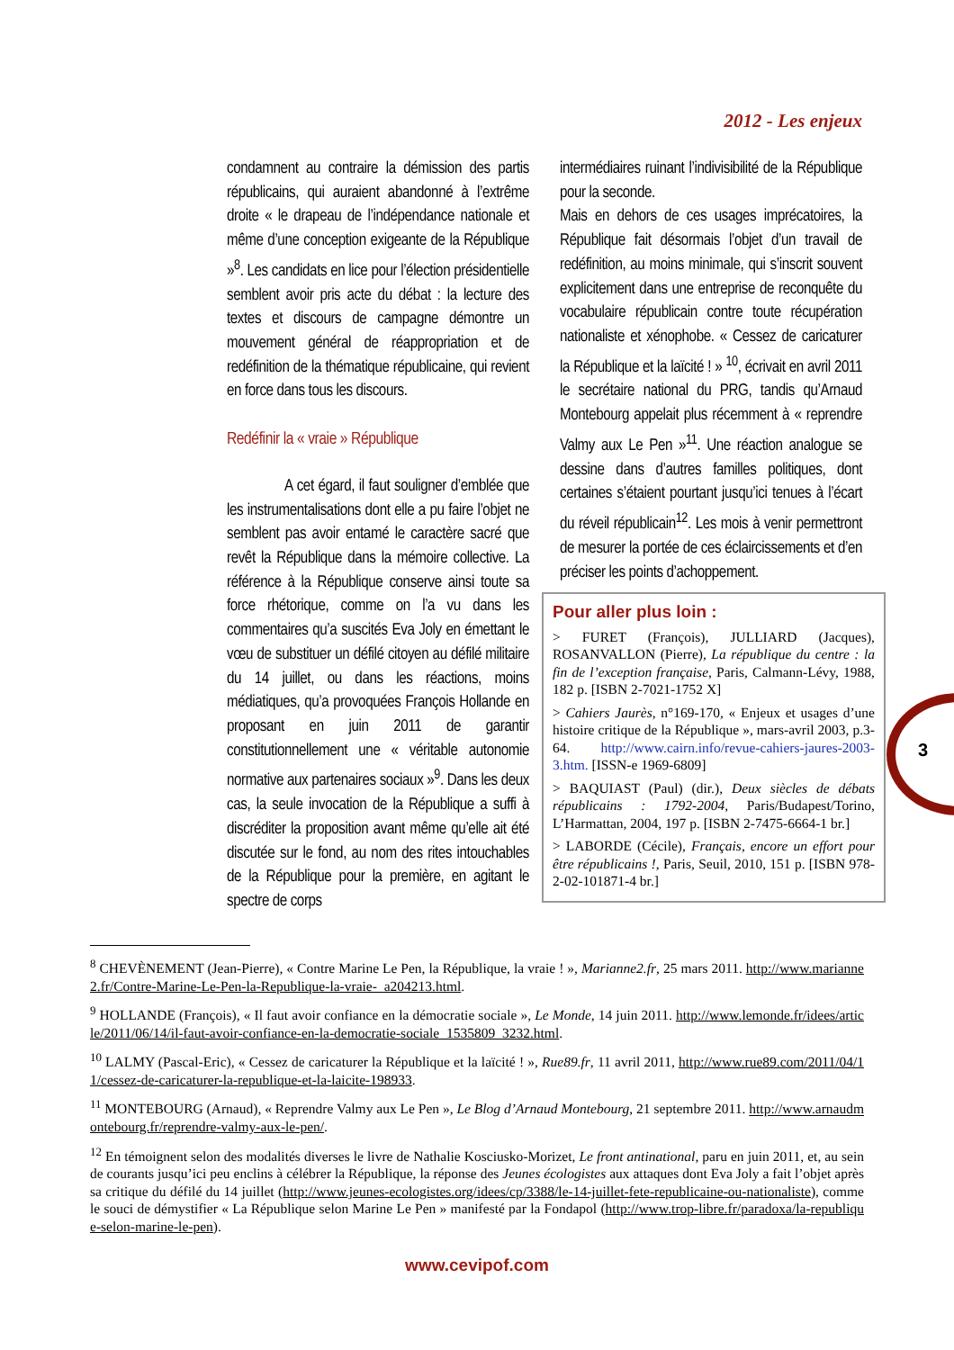2012 - Les enjeux
condamnent au contraire la démission des partis républicains, qui auraient abandonné à l’extrême droite « le drapeau de l’indépendance nationale et même d’une conception exigeante de la République »<sup>8</sup>. Les candidats en lice pour l’élection présidentielle semblent avoir pris acte du débat : la lecture des textes et discours de campagne démontre un mouvement général de réappropriation et de redéfinition de la thématique républicaine, qui revient en force dans tous les discours.
Redéfinir la « vraie » République
A cet égard, il faut souligner d’emblée que les instrumentalisations dont elle a pu faire l’objet ne semblent pas avoir entamé le caractère sacré que revêt la République dans la mémoire collective. La référence à la République conserve ainsi toute sa force rhétorique, comme on l’a vu dans les commentaires qu’a suscités Eva Joly en émettant le vœu de substituer un défilé citoyen au défilé militaire du 14 juillet, ou dans les réactions, moins médiatiques, qu’a provoquées François Hollande en proposant en juin 2011 de garantir constitutionnellement une « véritable autonomie normative aux partenaires sociaux »<sup>9</sup>. Dans les deux cas, la seule invocation de la République a suffi à discréditer la proposition avant même qu’elle ait été discutée sur le fond, au nom des rites intouchables de la République pour la première, en agitant le spectre de corps
intermédiaires ruinant l’indivisibilité de la République pour la seconde.
Mais en dehors de ces usages imprécatoires, la République fait désormais l’objet d’un travail de redéfinition, au moins minimale, qui s’inscrit souvent explicitement dans une entreprise de reconquête du vocabulaire républicain contre toute récupération nationaliste et xénophobe. « Cessez de caricaturer la République et la laïcité ! » <sup>10</sup>, écrivait en avril 2011 le secrétaire national du PRG, tandis qu’Arnaud Montebourg appelait plus récemment à « reprendre Valmy aux Le Pen »<sup>11</sup>. Une réaction analogue se dessine dans d’autres familles politiques, dont certaines s’étaient pourtant jusqu’ici tenues à l’écart du réveil républicain<sup>12</sup>. Les mois à venir permettront de mesurer la portée de ces éclaircissements et d’en préciser les points d’achoppement.
Pour aller plus loin :
> FURET (François), JULLIARD (Jacques), ROSANVALLON (Pierre), La république du centre : la fin de l’exception française, Paris, Calmann-Lévy, 1988, 182 p. [ISBN 2-7021-1752 X]
> Cahiers Jaurès, n°169-170, « Enjeux et usages d’une histoire critique de la République », mars-avril 2003, p.3-64. http://www.cairn.info/revue-cahiers-jaures-2003-3.htm. [ISSN-e 1969-6809]
> BAQUIAST (Paul) (dir.), Deux siècles de débats républicains : 1792-2004, Paris/Budapest/Torino, L’Harmattan, 2004, 197 p. [ISBN 2-7475-6664-1 br.]
> LABORDE (Cécile), Français, encore un effort pour être républicains !, Paris, Seuil, 2010, 151 p. [ISBN 978-2-02-101871-4 br.]
3
<sup>8</sup> CHEVÈNEMENT (Jean-Pierre), « Contre Marine Le Pen, la République, la vraie ! », Marianne2.fr, 25 mars 2011. http://www.marianne2.fr/Contre-Marine-Le-Pen-la-Republique-la-vraie-_a204213.html.
<sup>9</sup> HOLLANDE (François), « Il faut avoir confiance en la démocratie sociale », Le Monde, 14 juin 2011. http://www.lemonde.fr/idees/article/2011/06/14/il-faut-avoir-confiance-en-la-democratie-sociale_1535809_3232.html.
<sup>10</sup> LALMY (Pascal-Eric), « Cessez de caricaturer la République et la laïcité ! », Rue89.fr, 11 avril 2011, http://www.rue89.com/2011/04/11/cessez-de-caricaturer-la-republique-et-la-laicite-198933.
<sup>11</sup> MONTEBOURG (Arnaud), « Reprendre Valmy aux Le Pen », Le Blog d’Arnaud Montebourg, 21 septembre 2011. http://www.arnaudmontebourg.fr/reprendre-valmy-aux-le-pen/.
<sup>12</sup> En témoignent selon des modalités diverses le livre de Nathalie Kosciusko-Morizet, Le front antinational, paru en juin 2011, et, au sein de courants jusqu’ici peu enclins à célébrer la République, la réponse des Jeunes écologistes aux attaques dont Eva Joly a fait l’objet après sa critique du défilé du 14 juillet (http://www.jeunes-ecologistes.org/idees/cp/3388/le-14-juillet-fete-republicaine-ou-nationaliste), comme le souci de démystifier « La République selon Marine Le Pen » manifesté par la Fondapol (http://www.trop-libre.fr/paradoxa/la-republique-selon-marine-le-pen).
www.cevipof.com